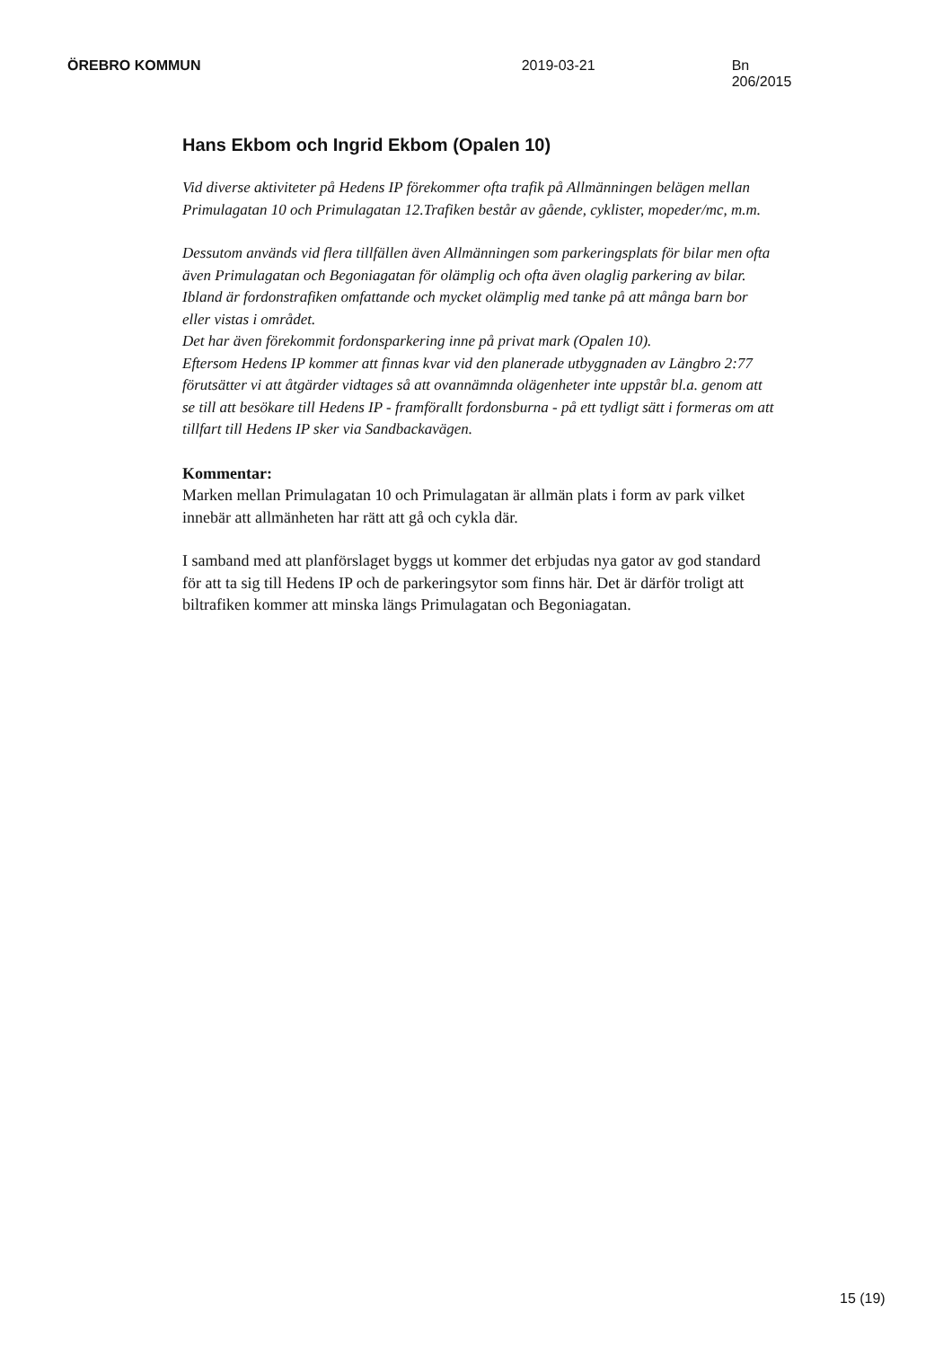ÖREBRO KOMMUN 2019-03-21 Bn 206/2015
Hans Ekbom och Ingrid Ekbom (Opalen 10)
Vid diverse aktiviteter på Hedens IP förekommer ofta trafik på Allmänningen belägen mellan Primulagatan 10 och Primulagatan 12.Trafiken består av gående, cyklister, mopeder/mc, m.m.
Dessutom används vid flera tillfällen även Allmänningen som parkeringsplats för bilar men ofta även Primulagatan och Begoniagatan för olämplig och ofta även olaglig parkering av bilar. Ibland är fordonstrafiken omfattande och mycket olämplig med tanke på att många barn bor eller vistas i området.
Det har även förekommit fordonsparkering inne på privat mark (Opalen 10).
Eftersom Hedens IP kommer att finnas kvar vid den planerade utbyggnaden av Längbro 2:77 förutsätter vi att åtgärder vidtages så att ovannämnda olägenheter inte uppstår bl.a. genom att se till att besökare till Hedens IP - framförallt fordonsburna - på ett tydligt sätt i formeras om att tillfart till Hedens IP sker via Sandbackavägen.
Kommentar:
Marken mellan Primulagatan 10 och Primulagatan är allmän plats i form av park vilket innebär att allmänheten har rätt att gå och cykla där.
I samband med att planförslaget byggs ut kommer det erbjudas nya gator av god standard för att ta sig till Hedens IP och de parkeringsytor som finns här. Det är därför troligt att biltrafiken kommer att minska längs Primulagatan och Begoniagatan.
15 (19)